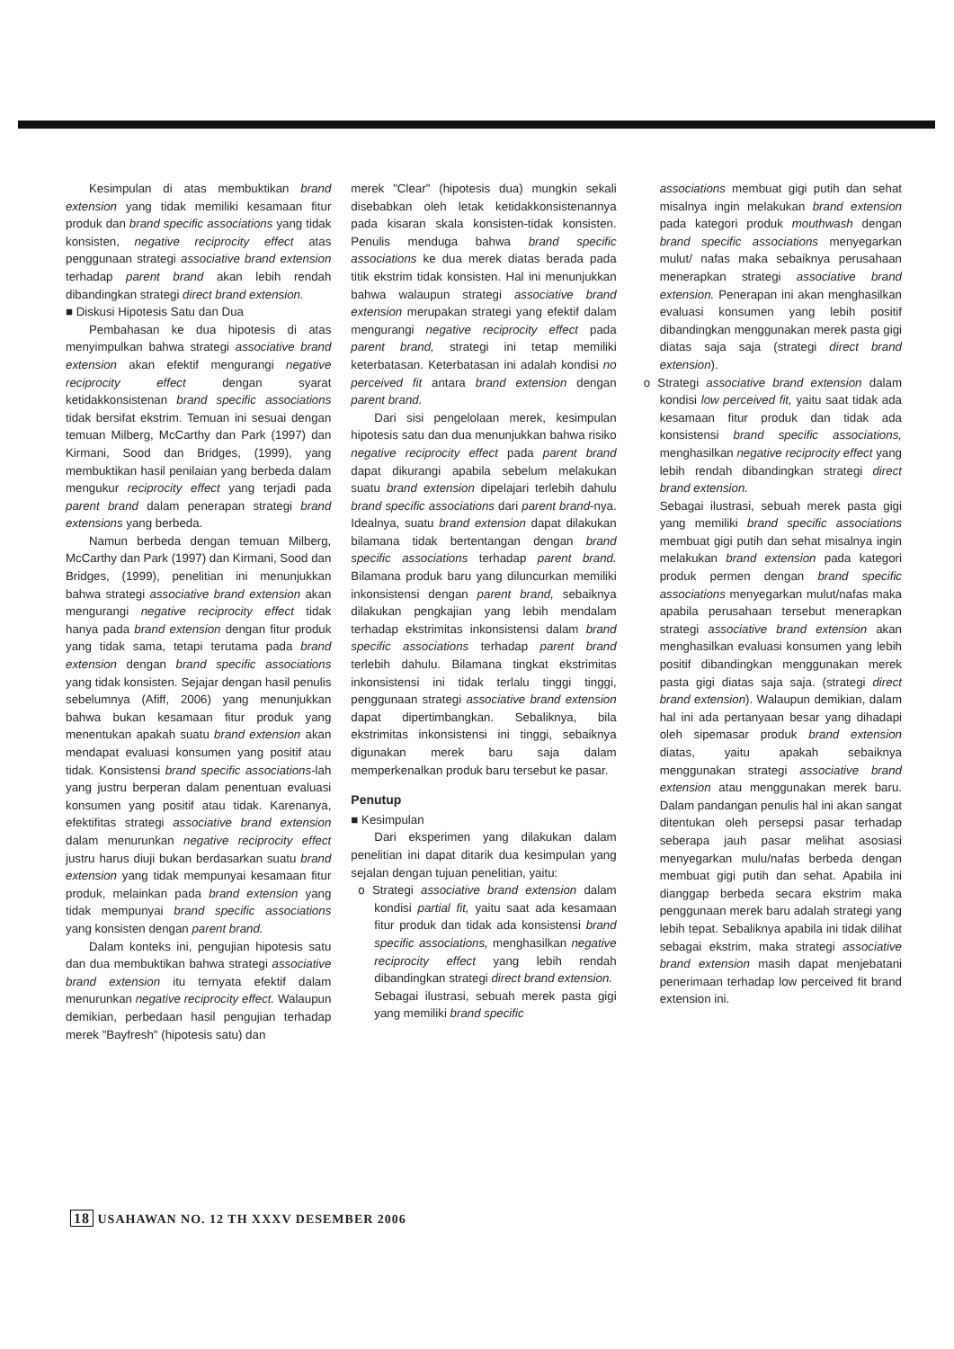Kesimpulan di atas membuktikan brand extension yang tidak memiliki kesamaan fitur produk dan brand specific associations yang tidak konsisten, negative reciprocity effect atas penggunaan strategi associative brand extension terhadap parent brand akan lebih rendah dibandingkan strategi direct brand extension.
■ Diskusi Hipotesis Satu dan Dua
Pembahasan ke dua hipotesis di atas menyimpulkan bahwa strategi associative brand extension akan efektif mengurangi negative reciprocity effect dengan syarat ketidakkonsistenan brand specific associations tidak bersifat ekstrim. Temuan ini sesuai dengan temuan Milberg, McCarthy dan Park (1997) dan Kirmani, Sood dan Bridges, (1999), yang membuktikan hasil penilaian yang berbeda dalam mengukur reciprocity effect yang terjadi pada parent brand dalam penerapan strategi brand extensions yang berbeda.
Namun berbeda dengan temuan Milberg, McCarthy dan Park (1997) dan Kirmani, Sood dan Bridges, (1999), penelitian ini menunjukkan bahwa strategi associative brand extension akan mengurangi negative reciprocity effect tidak hanya pada brand extension dengan fitur produk yang tidak sama, tetapi terutama pada brand extension dengan brand specific associations yang tidak konsisten. Sejajar dengan hasil penulis sebelumnya (Afiff, 2006) yang menunjukkan bahwa bukan kesamaan fitur produk yang menentukan apakah suatu brand extension akan mendapat evaluasi konsumen yang positif atau tidak. Konsistensi brand specific associations-lah yang justru berperan dalam penentuan evaluasi konsumen yang positif atau tidak. Karenanya, efektifitas strategi associative brand extension dalam menurunkan negative reciprocity effect justru harus diuji bukan berdasarkan suatu brand extension yang tidak mempunyai kesamaan fitur produk, melainkan pada brand extension yang tidak mempunyai brand specific associations yang konsisten dengan parent brand.
Dalam konteks ini, pengujian hipotesis satu dan dua membuktikan bahwa strategi associative brand extension itu ternyata efektif dalam menurunkan negative reciprocity effect. Walaupun demikian, perbedaan hasil pengujian terhadap merek "Bayfresh" (hipotesis satu) dan
merek "Clear" (hipotesis dua) mungkin sekali disebabkan oleh letak ketidakkonsistenannya pada kisaran skala konsisten-tidak konsisten. Penulis menduga bahwa brand specific associations ke dua merek diatas berada pada titik ekstrim tidak konsisten. Hal ini menunjukkan bahwa walaupun strategi associative brand extension merupakan strategi yang efektif dalam mengurangi negative reciprocity effect pada parent brand, strategi ini tetap memiliki keterbatasan. Keterbatasan ini adalah kondisi no perceived fit antara brand extension dengan parent brand.
Dari sisi pengelolaan merek, kesimpulan hipotesis satu dan dua menunjukkan bahwa risiko negative reciprocity effect pada parent brand dapat dikurangi apabila sebelum melakukan suatu brand extension dipelajari terlebih dahulu brand specific associations dari parent brand-nya. Idealnya, suatu brand extension dapat dilakukan bilamana tidak bertentangan dengan brand specific associations terhadap parent brand. Bilamana produk baru yang diluncurkan memiliki inkonsistensi dengan parent brand, sebaiknya dilakukan pengkajian yang lebih mendalam terhadap ekstrimitas inkonsistensi dalam brand specific associations terhadap parent brand terlebih dahulu. Bilamana tingkat ekstrimitas inkonsistensi ini tidak terlalu tinggi tinggi, penggunaan strategi associative brand extension dapat dipertimbangkan. Sebaliknya, bila ekstrimitas inkonsistensi ini tinggi, sebaiknya digunakan merek baru saja dalam memperkenalkan produk baru tersebut ke pasar.
Penutup
■ Kesimpulan
Dari eksperimen yang dilakukan dalam penelitian ini dapat ditarik dua kesimpulan yang sejalan dengan tujuan penelitian, yaitu:
o Strategi associative brand extension dalam kondisi partial fit, yaitu saat ada kesamaan fitur produk dan tidak ada konsistensi brand specific associations, menghasilkan negative reciprocity effect yang lebih rendah dibandingkan strategi direct brand extension.
Sebagai ilustrasi, sebuah merek pasta gigi yang memiliki brand specific
associations membuat gigi putih dan sehat misalnya ingin melakukan brand extension pada kategori produk mouthwash dengan brand specific associations menyegarkan mulut/ nafas maka sebaiknya perusahaan menerapkan strategi associative brand extension. Penerapan ini akan menghasilkan evaluasi konsumen yang lebih positif dibandingkan menggunakan merek pasta gigi diatas saja saja (strategi direct brand extension).
o Strategi associative brand extension dalam kondisi low perceived fit, yaitu saat tidak ada kesamaan fitur produk dan tidak ada konsistensi brand specific associations, menghasilkan negative reciprocity effect yang lebih rendah dibandingkan strategi direct brand extension.
Sebagai ilustrasi, sebuah merek pasta gigi yang memiliki brand specific associations membuat gigi putih dan sehat misalnya ingin melakukan brand extension pada kategori produk permen dengan brand specific associations menyegarkan mulut/nafas maka apabila perusahaan tersebut menerapkan strategi associative brand extension akan menghasilkan evaluasi konsumen yang lebih positif dibandingkan menggunakan merek pasta gigi diatas saja saja. (strategi direct brand extension). Walaupun demikian, dalam hal ini ada pertanyaan besar yang dihadapi oleh sipemasar produk brand extension diatas, yaitu apakah sebaiknya menggunakan strategi associative brand extension atau menggunakan merek baru. Dalam pandangan penulis hal ini akan sangat ditentukan oleh persepsi pasar terhadap seberapa jauh pasar melihat asosiasi menyegarkan mulu/nafas berbeda dengan membuat gigi putih dan sehat. Apabila ini dianggap berbeda secara ekstrim maka penggunaan merek baru adalah strategi yang lebih tepat. Sebaliknya apabila ini tidak dilihat sebagai ekstrim, maka strategi associative brand extension masih dapat menjebatani penerimaan terhadap low perceived fit brand extension ini.
18 USAHAWAN NO. 12 TH XXXV DESEMBER 2006